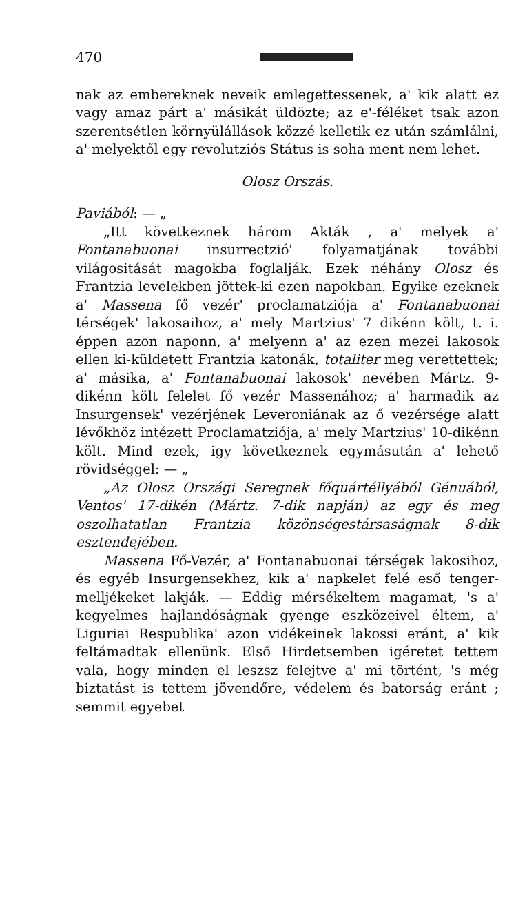470
nak az embereknek neveik emlegettessenek, a' kik alatt ez vagy amaz párt a' másikát üldözte; az e'-féléket tsak azon szerentsétlen környülállások közzé kelletik ez után számlálni, a' melyektől egy revolutziós Státus is soha ment nem lehet.
Olosz Orszás.
Paviából: — „
„Itt következnek három Akták , a' melyek a' Fontanabuonai insurrectzió' folyamatjának további világositását magokba foglalják. Ezek néhány Olosz és Frantzia levelekben jöttek-ki ezen napokban. Egyike ezeknek a' Massena fő vezér' proclamatziója a' Fontanabuonai térségek' lakosaihoz, a' mely Martzius' 7 dikénn költ, t. i. éppen azon naponn, a' melyenn a' az ezen mezei lakosok ellen ki-küldetett Frantzia katonák, totaliter meg verettettek; a' másika, a' Fontanabuonai lakosok' nevében Mártz. 9-dikénn költ felelet fő vezér Massenához; a' harmadik az Insurgensek' vezérjének Leveroniának az ő vezérsége alatt lévőkhöz intézett Proclamatziója, a' mely Martzius' 10-dikénn költ. Mind ezek, igy következnek egymásután a' lehető rövidséggel: — „
„Az Olosz Országi Seregnek főquártéllyából Génuából, Ventos' 17-dikén (Mártz. 7-dik napján) az egy és meg oszolhatatlan Frantzia közönségestársaságnak 8-dik esztendejében.
Massena Fő-Vezér, a' Fontanabuonai térségek lakosihoz, és egyéb Insurgensekhez, kik a' napkelet felé eső tenger-melljékeket lakják. — Eddig mérsékeltem magamat, 's a' kegyelmes hajlandóságnak gyenge eszközeivel éltem, a' Liguriai Respublika' azon vidékeinek lakossi eránt, a' kik feltámadtak ellenünk. Első Hirdetsemben igéretet tettem vala, hogy minden el leszsz felejtve a' mi történt, 's még biztatást is tettem jövendőre, védelem és batorság eránt ; semmit egyebet